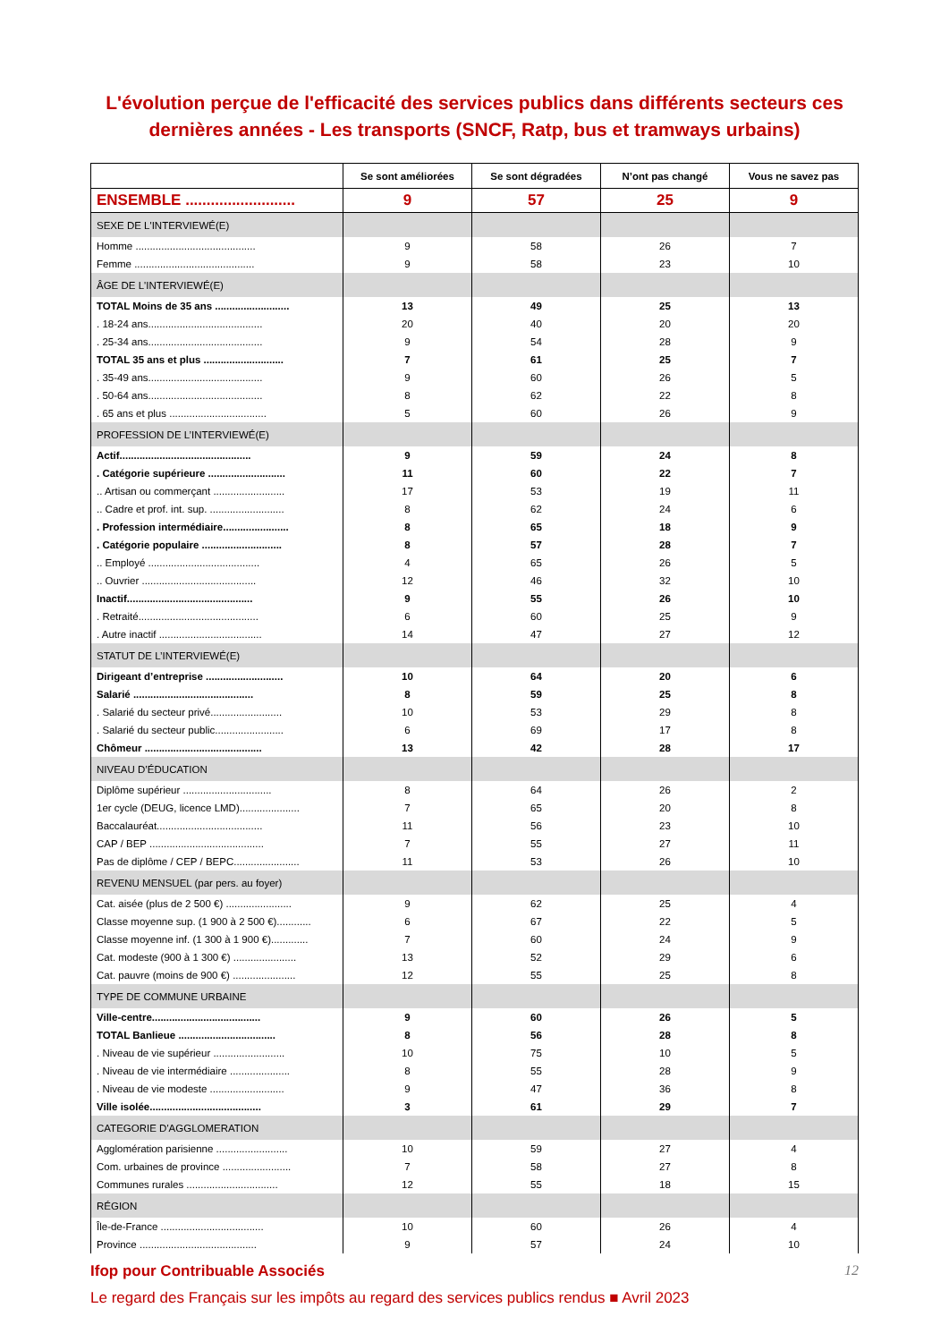L'évolution perçue de l'efficacité des services publics dans différents secteurs ces dernières années - Les transports (SNCF, Ratp, bus et tramways urbains)
| | Se sont améliorées | Se sont dégradées | N’ont pas changé | Vous ne savez pas |
| --- | --- | --- | --- | --- |
| ENSEMBLE .......................... | 9 | 57 | 25 | 9 |
| SEXE DE L'INTERVIEWÉ(E) | | | | |
| Homme .......................................... | 9 | 58 | 26 | 7 |
| Femme .......................................... | 9 | 58 | 23 | 10 |
| ÂGE DE L'INTERVIEWÉ(E) | | | | |
| TOTAL Moins de 35 ans .......................... | 13 | 49 | 25 | 13 |
| . 18-24 ans........................................ | 20 | 40 | 20 | 20 |
| . 25-34 ans........................................ | 9 | 54 | 28 | 9 |
| TOTAL 35 ans et plus ............................ | 7 | 61 | 25 | 7 |
| . 35-49 ans........................................ | 9 | 60 | 26 | 5 |
| . 50-64 ans........................................ | 8 | 62 | 22 | 8 |
| . 65 ans et plus .................................. | 5 | 60 | 26 | 9 |
| PROFESSION DE L’INTERVIEWÉ(E) | | | | |
| Actif.............................................. | 9 | 59 | 24 | 8 |
| . Catégorie supérieure ........................... | 11 | 60 | 22 | 7 |
| .. Artisan ou commerçant ......................... | 17 | 53 | 19 | 11 |
| .. Cadre et prof. int. sup. .......................... | 8 | 62 | 24 | 6 |
| . Profession intermédiaire....................... | 8 | 65 | 18 | 9 |
| . Catégorie populaire ............................ | 8 | 57 | 28 | 7 |
| .. Employé ....................................... | 4 | 65 | 26 | 5 |
| .. Ouvrier ........................................ | 12 | 46 | 32 | 10 |
| Inactif............................................ | 9 | 55 | 26 | 10 |
| . Retraité.......................................... | 6 | 60 | 25 | 9 |
| . Autre inactif .................................... | 14 | 47 | 27 | 12 |
| STATUT DE L’INTERVIEWÉ(E) | | | | |
| Dirigeant d’entreprise ........................... | 10 | 64 | 20 | 6 |
| Salarié .......................................... | 8 | 59 | 25 | 8 |
| . Salarié du secteur privé......................... | 10 | 53 | 29 | 8 |
| . Salarié du secteur public........................ | 6 | 69 | 17 | 8 |
| Chômeur ......................................... | 13 | 42 | 28 | 17 |
| NIVEAU D’ÉDUCATION | | | | |
| Diplôme supérieur ............................... | 8 | 64 | 26 | 2 |
| 1er cycle (DEUG, licence LMD)..................... | 7 | 65 | 20 | 8 |
| Baccalauréat..................................... | 11 | 56 | 23 | 10 |
| CAP / BEP ........................................ | 7 | 55 | 27 | 11 |
| Pas de diplôme / CEP / BEPC....................... | 11 | 53 | 26 | 10 |
| REVENU MENSUEL (par pers. au foyer) | | | | |
| Cat. aisée (plus de 2 500 €) ....................... | 9 | 62 | 25 | 4 |
| Classe moyenne sup. (1 900 à 2 500 €)............ | 6 | 67 | 22 | 5 |
| Classe moyenne inf. (1 300 à 1 900 €)............. | 7 | 60 | 24 | 9 |
| Cat. modeste (900 à 1 300 €) ...................... | 13 | 52 | 29 | 6 |
| Cat. pauvre (moins de 900 €) ...................... | 12 | 55 | 25 | 8 |
| TYPE DE COMMUNE URBAINE | | | | |
| Ville-centre...................................... | 9 | 60 | 26 | 5 |
| TOTAL Banlieue .................................. | 8 | 56 | 28 | 8 |
| . Niveau de vie supérieur ......................... | 10 | 75 | 10 | 5 |
| . Niveau de vie intermédiaire ..................... | 8 | 55 | 28 | 9 |
| . Niveau de vie modeste .......................... | 9 | 47 | 36 | 8 |
| Ville isolée....................................... | 3 | 61 | 29 | 7 |
| CATEGORIE D'AGGLOMERATION | | | | |
| Agglomération parisienne ......................... | 10 | 59 | 27 | 4 |
| Com. urbaines de province ........................ | 7 | 58 | 27 | 8 |
| Communes rurales ................................ | 12 | 55 | 18 | 15 |
| RÉGION | | | | |
| Île-de-France .................................... | 10 | 60 | 26 | 4 |
| Province ......................................... | 9 | 57 | 24 | 10 |
Ifop pour Contribuable Associés 12
Le regard des Français sur les impôts au regard des services publics rendus ■ Avril 2023